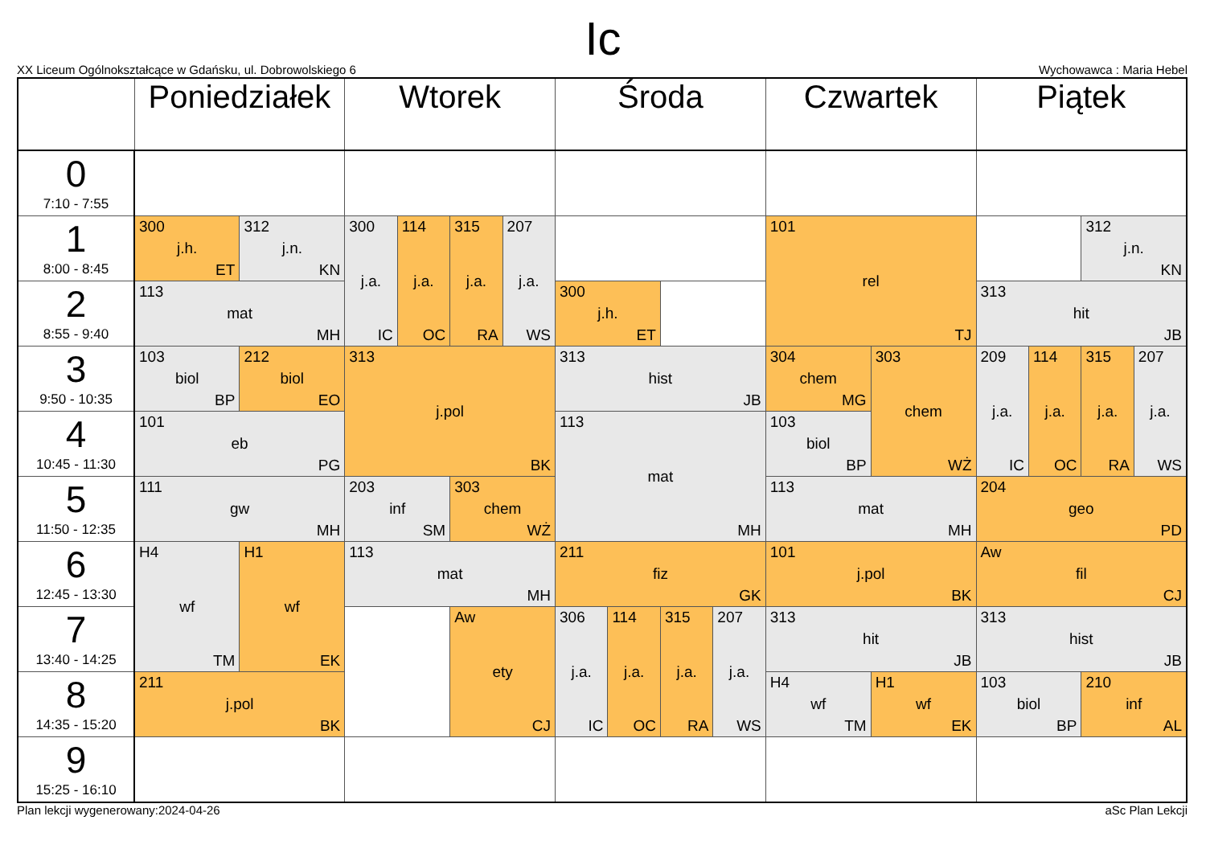Ic
XX Liceum Ogólnokształcące w Gdańsku, ul. Dobrowolskiego 6 Wychowawca : Maria Hebel
| | Poniedziałek | | Wtorek | | | | Środa | | | | Czwartek | | Piątek | | | |
| --- | --- | --- | --- | --- | --- | --- | --- | --- | --- | --- | --- | --- | --- | --- | --- | --- |
| 0 7:10 - 7:55 | | | | | | | | | | | | | | | | |
| 1 8:00 - 8:45 | 300 j.h. ET | 312 j.n. KN | 300 j.a. IC | 114 j.a. OC | 315 j.a. RA | 207 j.a. WS | | | | | 101 rel TJ | | | | 312 j.n. KN | |
| 2 8:55 - 9:40 | 113 mat MH | | | | | | 300 j.h. ET | | | | | | 313 hit JB | | | |
| 3 9:50 - 10:35 | 103 biol BP | 212 biol EO | 313 j.pol BK | | | | 313 hist JB | | | | 304 chem MG | 303 chem WŻ | 209 j.a. IC | 114 j.a. OC | 315 j.a. RA | 207 j.a. WS |
| 4 10:45 - 11:30 | 101 eb PG | | | | | | 113 mat MH | | | | 103 biol BP | | | | | |
| 5 11:50 - 12:35 | 111 gw MH | | 203 inf SM | | 303 chem WŻ | | | | | | 113 mat MH | | 204 geo PD | | | |
| 6 12:45 - 13:30 | H4 wf TM | H1 wf EK | 113 mat MH | | | | 211 fiz GK | | | | 101 j.pol BK | | Aw fil CJ | | | |
| 7 13:40 - 14:25 | | | | | Aw ety CJ | | 306 j.a. IC | 114 j.a. OC | 315 j.a. RA | 207 j.a. WS | 313 hit JB | | 313 hist JB | | | |
| 8 14:35 - 15:20 | 211 j.pol BK | | | | | | | | | | H4 wf TM | H1 wf EK | 103 biol BP | | 210 inf AL | |
| 9 15:25 - 16:10 | | | | | | | | | | | | | | | | |
Plan lekcji wygenerowany:2024-04-26 aSc Plan Lekcji